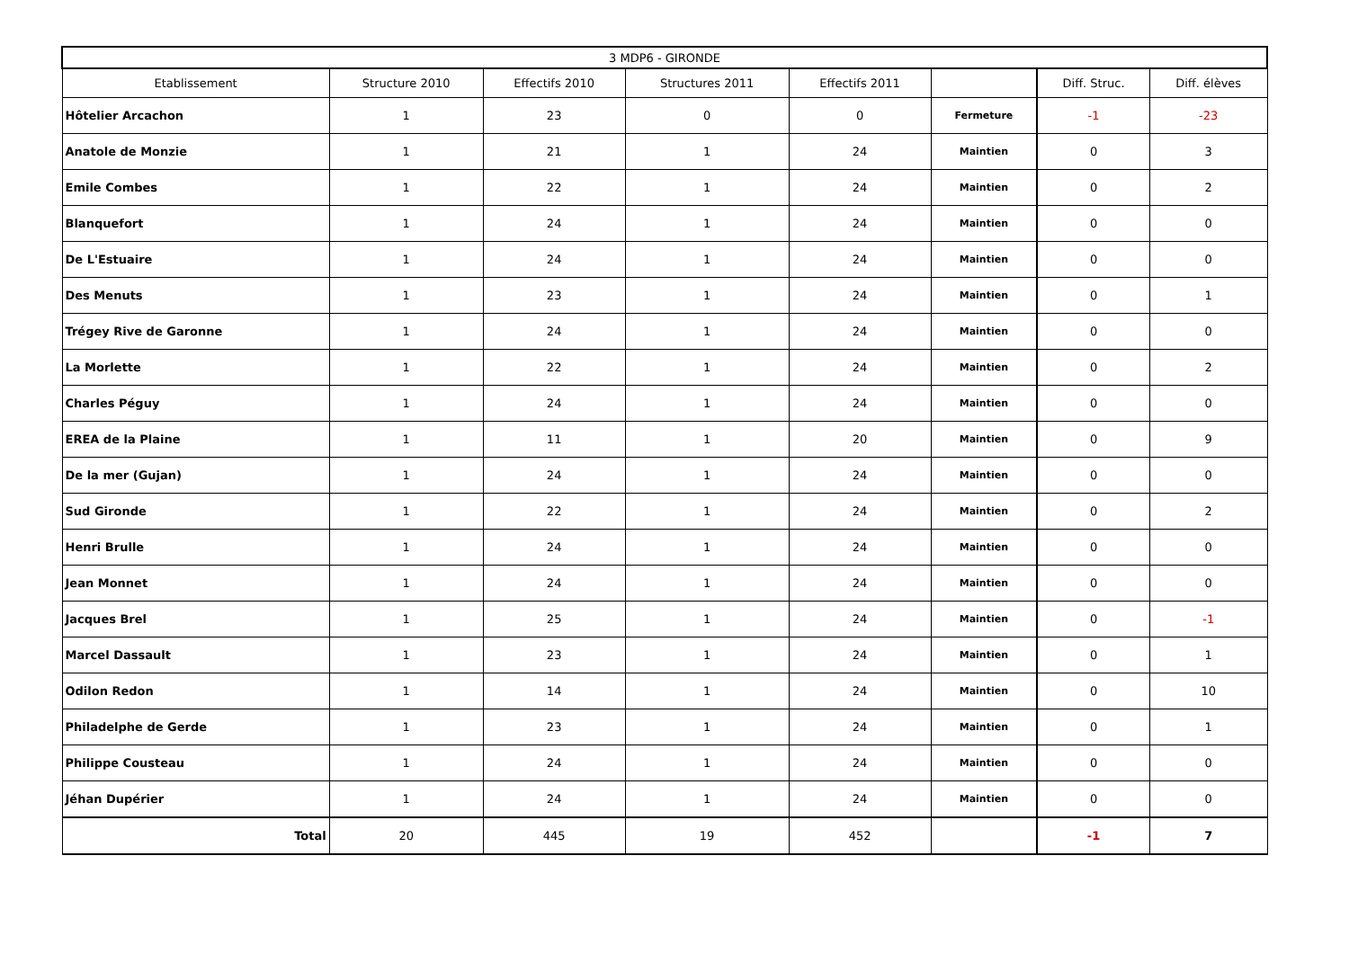| 3 MDP6 - GIRONDE | | | | | | | |
| --- | --- | --- | --- | --- | --- | --- | --- |
| Etablissement | Structure 2010 | Effectifs 2010 | Structures 2011 | Effectifs 2011 | | Diff. Struc. | Diff. élèves |
| Hôtelier Arcachon | 1 | 23 | 0 | 0 | Fermeture | -1 | -23 |
| Anatole de Monzie | 1 | 21 | 1 | 24 | Maintien | 0 | 3 |
| Emile Combes | 1 | 22 | 1 | 24 | Maintien | 0 | 2 |
| Blanquefort | 1 | 24 | 1 | 24 | Maintien | 0 | 0 |
| De L'Estuaire | 1 | 24 | 1 | 24 | Maintien | 0 | 0 |
| Des Menuts | 1 | 23 | 1 | 24 | Maintien | 0 | 1 |
| Trégey Rive de Garonne | 1 | 24 | 1 | 24 | Maintien | 0 | 0 |
| La Morlette | 1 | 22 | 1 | 24 | Maintien | 0 | 2 |
| Charles Péguy | 1 | 24 | 1 | 24 | Maintien | 0 | 0 |
| EREA de la Plaine | 1 | 11 | 1 | 20 | Maintien | 0 | 9 |
| De la mer (Gujan) | 1 | 24 | 1 | 24 | Maintien | 0 | 0 |
| Sud Gironde | 1 | 22 | 1 | 24 | Maintien | 0 | 2 |
| Henri Brulle | 1 | 24 | 1 | 24 | Maintien | 0 | 0 |
| Jean Monnet | 1 | 24 | 1 | 24 | Maintien | 0 | 0 |
| Jacques Brel | 1 | 25 | 1 | 24 | Maintien | 0 | -1 |
| Marcel Dassault | 1 | 23 | 1 | 24 | Maintien | 0 | 1 |
| Odilon Redon | 1 | 14 | 1 | 24 | Maintien | 0 | 10 |
| Philadelphe de Gerde | 1 | 23 | 1 | 24 | Maintien | 0 | 1 |
| Philippe Cousteau | 1 | 24 | 1 | 24 | Maintien | 0 | 0 |
| Jéhan Dupérier | 1 | 24 | 1 | 24 | Maintien | 0 | 0 |
| Total | 20 | 445 | 19 | 452 | | -1 | 7 |